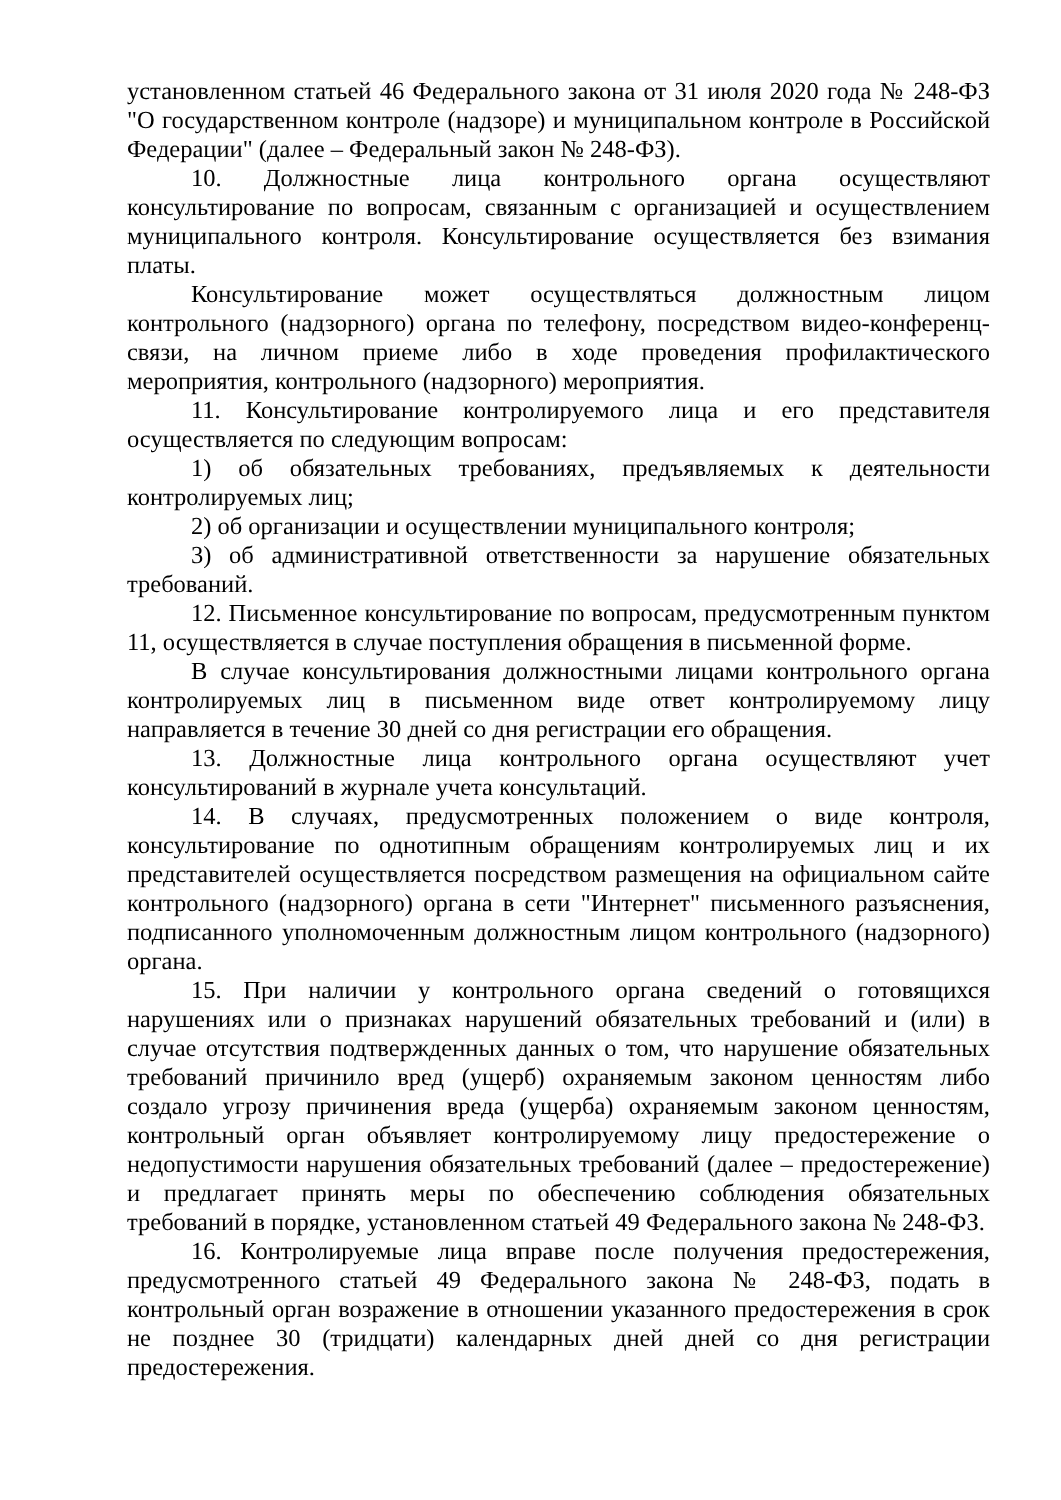установленном статьей 46 Федерального закона от 31 июля 2020 года № 248-ФЗ "О государственном контроле (надзоре) и муниципальном контроле в Российской Федерации" (далее – Федеральный закон № 248-ФЗ).
10. Должностные лица контрольного органа осуществляют консультирование по вопросам, связанным с организацией и осуществлением муниципального контроля. Консультирование осуществляется без взимания платы.
Консультирование может осуществляться должностным лицом контрольного (надзорного) органа по телефону, посредством видео-конференц-связи, на личном приеме либо в ходе проведения профилактического мероприятия, контрольного (надзорного) мероприятия.
11. Консультирование контролируемого лица и его представителя осуществляется по следующим вопросам:
1) об обязательных требованиях, предъявляемых к деятельности контролируемых лиц;
2) об организации и осуществлении муниципального контроля;
3) об административной ответственности за нарушение обязательных требований.
12. Письменное консультирование по вопросам, предусмотренным пунктом 11, осуществляется в случае поступления обращения в письменной форме.
В случае консультирования должностными лицами контрольного органа контролируемых лиц в письменном виде ответ контролируемому лицу направляется в течение 30 дней со дня регистрации его обращения.
13. Должностные лица контрольного органа осуществляют учет консультирований в журнале учета консультаций.
14. В случаях, предусмотренных положением о виде контроля, консультирование по однотипным обращениям контролируемых лиц и их представителей осуществляется посредством размещения на официальном сайте контрольного (надзорного) органа в сети "Интернет" письменного разъяснения, подписанного уполномоченным должностным лицом контрольного (надзорного) органа.
15. При наличии у контрольного органа сведений о готовящихся нарушениях или о признаках нарушений обязательных требований и (или) в случае отсутствия подтвержденных данных о том, что нарушение обязательных требований причинило вред (ущерб) охраняемым законом ценностям либо создало угрозу причинения вреда (ущерба) охраняемым законом ценностям, контрольный орган объявляет контролируемому лицу предостережение о недопустимости нарушения обязательных требований (далее – предостережение) и предлагает принять меры по обеспечению соблюдения обязательных требований в порядке, установленном статьей 49 Федерального закона № 248-ФЗ.
16. Контролируемые лица вправе после получения предостережения, предусмотренного статьей 49 Федерального закона № 248-ФЗ, подать в контрольный орган возражение в отношении указанного предостережения в срок не позднее 30 (тридцати) календарных дней дней со дня регистрации предостережения.